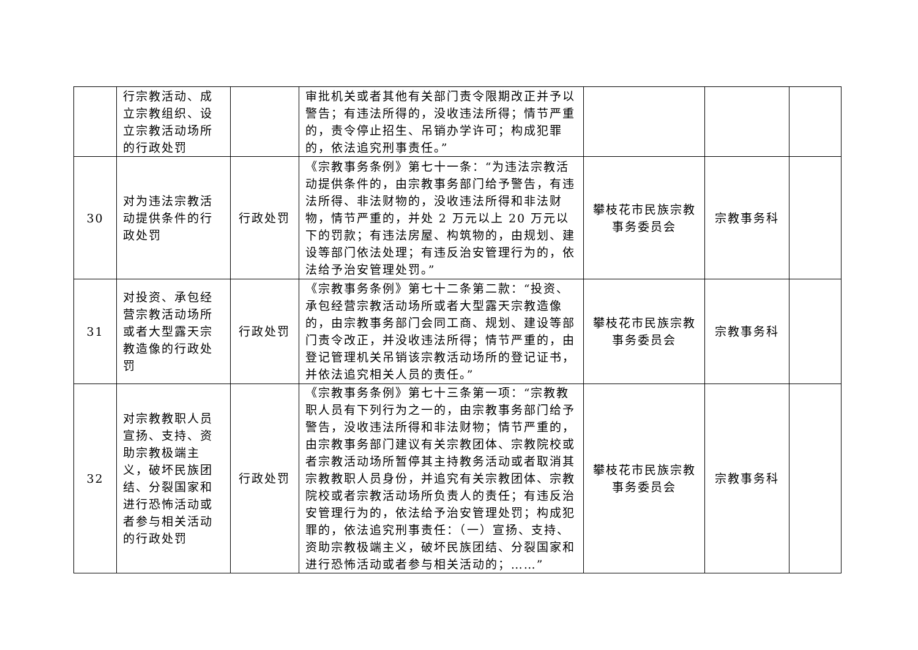| | 行宗教活动、成立宗教组织、设立宗教活动场所的行政处罚 | | 审批机关或者其他有关部门责令限期改正并予以警告；有违法所得的，没收违法所得；情节严重的，责令停止招生、吊销办学许可；构成犯罪的，依法追究刑事责任。” | | | |
| 30 | 对为违法宗教活动提供条件的行政处罚 | 行政处罚 | 《宗教事务条例》第七十一条：“为违法宗教活动提供条件的，由宗教事务部门给予警告，有违法所得、非法财物的，没收违法所得和非法财物，情节严重的，并处 2 万元以上 20 万元以下的罚款；有违法房屋、构筑物的，由规划、建设等部门依法处理；有违反治安管理行为的，依法给予治安管理处罚。” | 攀枝花市民族宗教事务委员会 | 宗教事务科 | |
| 31 | 对投资、承包经营宗教活动场所或者大型露天宗教造像的行政处罚 | 行政处罚 | 《宗教事务条例》第七十二条第二款：“投资、承包经营宗教活动场所或者大型露天宗教造像的，由宗教事务部门会同工商、规划、建设等部门责令改正，并没收违法所得；情节严重的，由登记管理机关吊销该宗教活动场所的登记证书，并依法追究相关人员的责任。” | 攀枝花市民族宗教事务委员会 | 宗教事务科 | |
| 32 | 对宗教教职人员宣扬、支持、资助宗教极端主义，破坏民族团结、分裂国家和进行恐怖活动或者参与相关活动的行政处罚 | 行政处罚 | 《宗教事务条例》第七十三条第一项：“宗教教职人员有下列行为之一的，由宗教事务部门给予警告，没收违法所得和非法财物；情节严重的，由宗教事务部门建议有关宗教团体、宗教院校或者宗教活动场所暂停其主持教务活动或者取消其宗教教职人员身份，并追究有关宗教团体、宗教院校或者宗教活动场所负责人的责任；有违反治安管理行为的，依法给予治安管理处罚；构成犯罪的，依法追究刑事责任：（一）宣扬、支持、资助宗教极端主义，破坏民族团结、分裂国家和进行恐怖活动或者参与相关活动的；……” | 攀枝花市民族宗教事务委员会 | 宗教事务科 | |